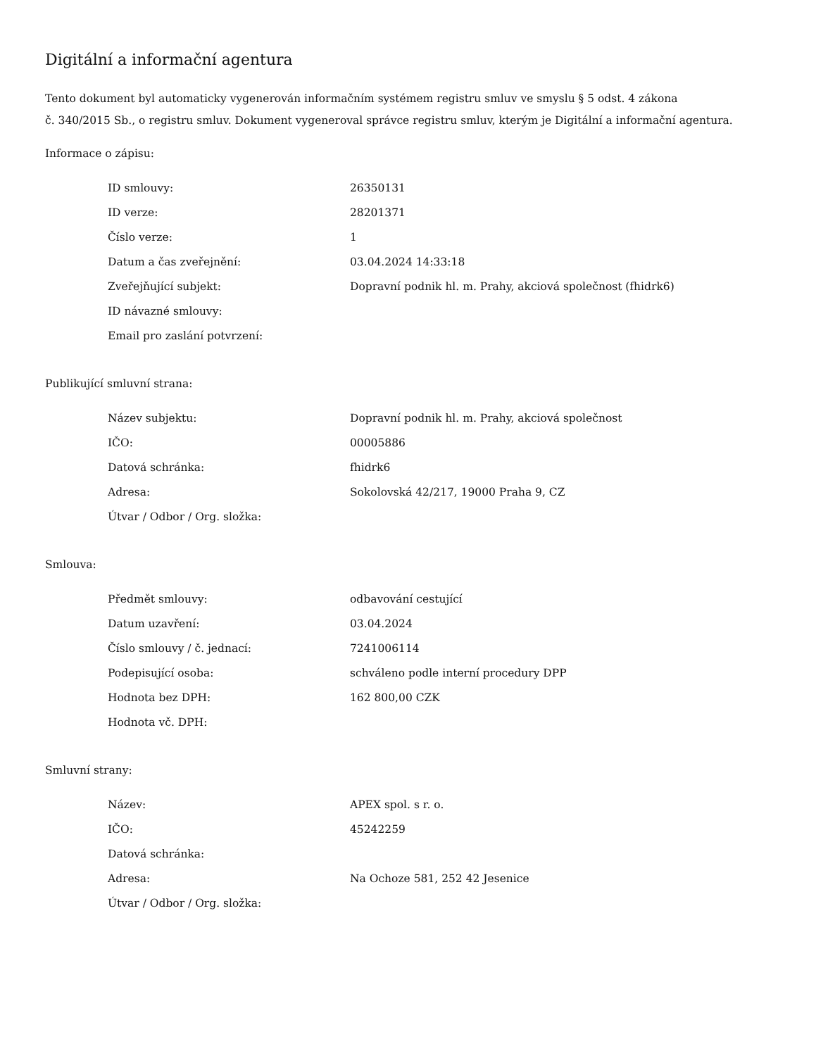Digitální a informační agentura
Tento dokument byl automaticky vygenerován informačním systémem registru smluv ve smyslu § 5 odst. 4 zákona
č. 340/2015 Sb., o registru smluv. Dokument vygeneroval správce registru smluv, kterým je Digitální a informační agentura.
Informace o zápisu:
| ID smlouvy: | 26350131 |
| ID verze: | 28201371 |
| Číslo verze: | 1 |
| Datum a čas zveřejnění: | 03.04.2024 14:33:18 |
| Zveřejňující subjekt: | Dopravní podnik hl. m. Prahy, akciová společnost (fhidrk6) |
| ID návazné smlouvy: | |
| Email pro zaslání potvrzení: | |
Publikující smluvní strana:
| Název subjektu: | Dopravní podnik hl. m. Prahy, akciová společnost |
| IČO: | 00005886 |
| Datová schránka: | fhidrk6 |
| Adresa: | Sokolovská 42/217, 19000 Praha 9, CZ |
| Útvar / Odbor / Org. složka: | |
Smlouva:
| Předmět smlouvy: | odbavování cestující |
| Datum uzavření: | 03.04.2024 |
| Číslo smlouvy / č. jednací: | 7241006114 |
| Podepisující osoba: | schváleno podle interní procedury DPP |
| Hodnota bez DPH: | 162 800,00 CZK |
| Hodnota vč. DPH: | |
Smluvní strany:
| Název: | APEX spol. s r. o. |
| IČO: | 45242259 |
| Datová schránka: | |
| Adresa: | Na Ochoze 581, 252 42 Jesenice |
| Útvar / Odbor / Org. složka: | |